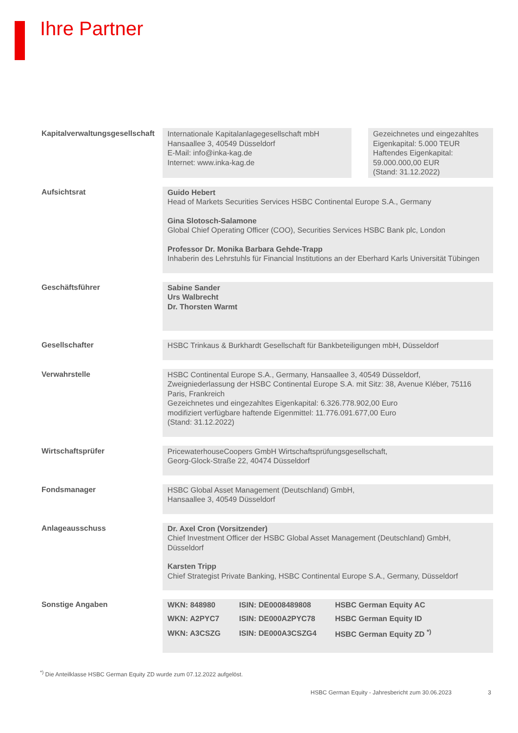Ihre Partner
Kapitalverwaltungsgesellschaft
Internationale Kapitalanlagegesellschaft mbH
Hansaallee 3, 40549 Düsseldorf
E-Mail: info@inka-kag.de
Internet: www.inka-kag.de
Gezeichnetes und eingezahltes Eigenkapital: 5.000 TEUR
Haftendes Eigenkapital:
59.000.000,00 EUR
(Stand: 31.12.2022)
Aufsichtsrat
Guido Hebert
Head of Markets Securities Services HSBC Continental Europe S.A., Germany
Gina Slotosch-Salamone
Global Chief Operating Officer (COO), Securities Services HSBC Bank plc, London
Professor Dr. Monika Barbara Gehde-Trapp
Inhaberin des Lehrstuhls für Financial Institutions an der Eberhard Karls Universität Tübingen
Geschäftsführer
Sabine Sander
Urs Walbrecht
Dr. Thorsten Warmt
Gesellschafter
HSBC Trinkaus & Burkhardt Gesellschaft für Bankbeteiligungen mbH, Düsseldorf
Verwahrstelle
HSBC Continental Europe S.A., Germany, Hansaallee 3, 40549 Düsseldorf,
Zweigniederlassung der HSBC Continental Europe S.A. mit Sitz: 38, Avenue Kléber, 75116 Paris, Frankreich
Gezeichnetes und eingezahltes Eigenkapital: 6.326.778.902,00 Euro
modifiziert verfügbare haftende Eigenmittel: 11.776.091.677,00 Euro
(Stand: 31.12.2022)
Wirtschaftsprüfer
PricewaterhouseCoopers GmbH Wirtschaftsprüfungsgesellschaft,
Georg-Glock-Straße 22, 40474 Düsseldorf
Fondsmanager
HSBC Global Asset Management (Deutschland) GmbH,
Hansaallee 3, 40549 Düsseldorf
Anlageausschuss
Dr. Axel Cron (Vorsitzender)
Chief Investment Officer der HSBC Global Asset Management (Deutschland) GmbH, Düsseldorf
Karsten Tripp
Chief Strategist Private Banking, HSBC Continental Europe S.A., Germany, Düsseldorf
Sonstige Angaben
| WKN: 848980 | ISIN: DE0008489808 | HSBC German Equity AC |
| WKN: A2PYC7 | ISIN: DE000A2PYC78 | HSBC German Equity ID |
| WKN: A3CSZG | ISIN: DE000A3CSZG4 | HSBC German Equity ZD <sup>*)</sup> |
<sup>*)</sup> Die Anteilklasse HSBC German Equity ZD wurde zum 07.12.2022 aufgelöst.
HSBC German Equity - Jahresbericht zum 30.06.2023 3